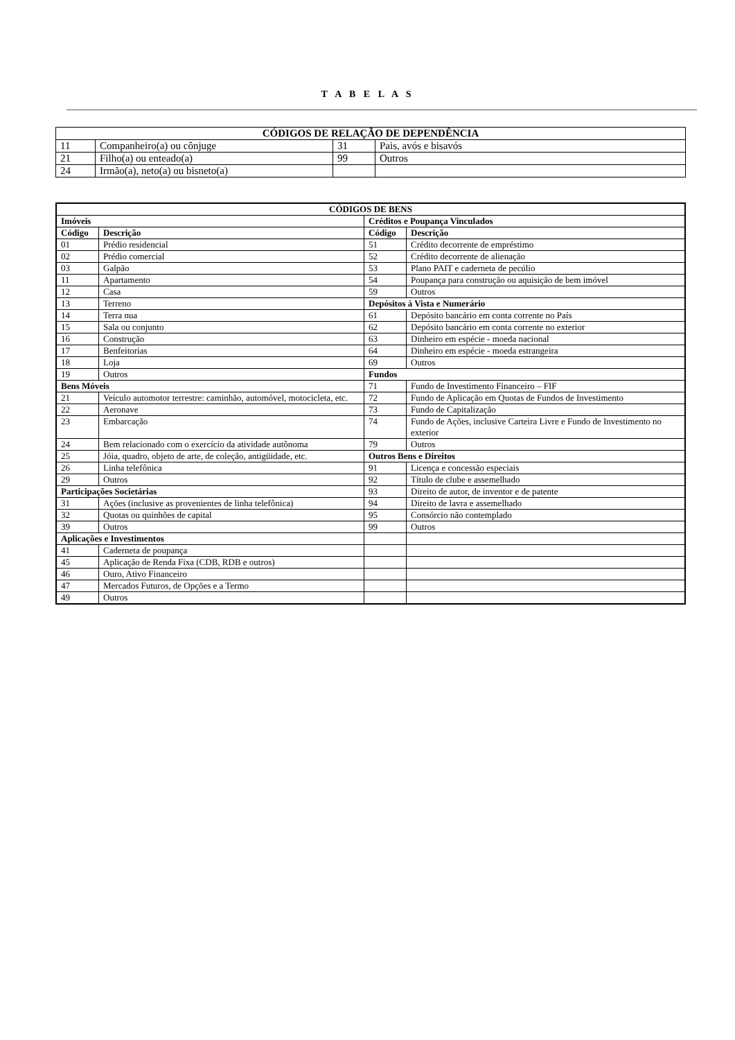T A B E L A S
| CÓDIGOS DE RELAÇÃO DE DEPENDÊNCIA | | | |
| --- | --- | --- | --- |
| 11 | Companheiro(a) ou cônjuge | 31 | Pais, avós e bisavós |
| 21 | Filho(a) ou enteado(a) | 99 | Outros |
| 24 | Irmão(a), neto(a) ou bisneto(a) | | |
| CÓDIGOS DE BENS | | | |
| --- | --- | --- | --- |
| Imóveis | | Créditos e Poupança Vinculados | |
| Código | Descrição | Código | Descrição |
| 01 | Prédio residencial | 51 | Crédito decorrente de empréstimo |
| 02 | Prédio comercial | 52 | Crédito decorrente de alienação |
| 03 | Galpão | 53 | Plano PAIT e caderneta de pecúlio |
| 11 | Apartamento | 54 | Poupança para construção ou aquisição de bem imóvel |
| 12 | Casa | 59 | Outros |
| 13 | Terreno | Depósitos à Vista e Numerário | |
| 14 | Terra nua | 61 | Depósito bancário em conta corrente no País |
| 15 | Sala ou conjunto | 62 | Depósito bancário em conta corrente no exterior |
| 16 | Construção | 63 | Dinheiro em espécie - moeda nacional |
| 17 | Benfeitorias | 64 | Dinheiro em espécie - moeda estrangeira |
| 18 | Loja | 69 | Outros |
| 19 | Outros | Fundos | |
| Bens Móveis | | 71 | Fundo de Investimento Financeiro – FIF |
| 21 | Veículo automotor terrestre: caminhão, automóvel, motocicleta, etc. | 72 | Fundo de Aplicação em Quotas de Fundos de Investimento |
| 22 | Aeronave | 73 | Fundo de Capitalização |
| 23 | Embarcação | 74 | Fundo de Ações, inclusive Carteira Livre e Fundo de Investimento no exterior |
| 24 | Bem relacionado com o exercício da atividade autônoma | 79 | Outros |
| 25 | Jóia, quadro, objeto de arte, de coleção, antigüidade, etc. | Outros Bens e Direitos | |
| 26 | Linha telefônica | 91 | Licença e concessão especiais |
| 29 | Outros | 92 | Título de clube e assemelhado |
| Participações Societárias | | 93 | Direito de autor, de inventor e de patente |
| 31 | Ações (inclusive as provenientes de linha telefônica) | 94 | Direito de lavra e assemelhado |
| 32 | Quotas ou quinhões de capital | 95 | Consórcio não contemplado |
| 39 | Outros | 99 | Outros |
| Aplicações e Investimentos | | | |
| 41 | Caderneta de poupança | | |
| 45 | Aplicação de Renda Fixa (CDB, RDB e outros) | | |
| 46 | Ouro, Ativo Financeiro | | |
| 47 | Mercados Futuros, de Opções e a Termo | | |
| 49 | Outros | | |